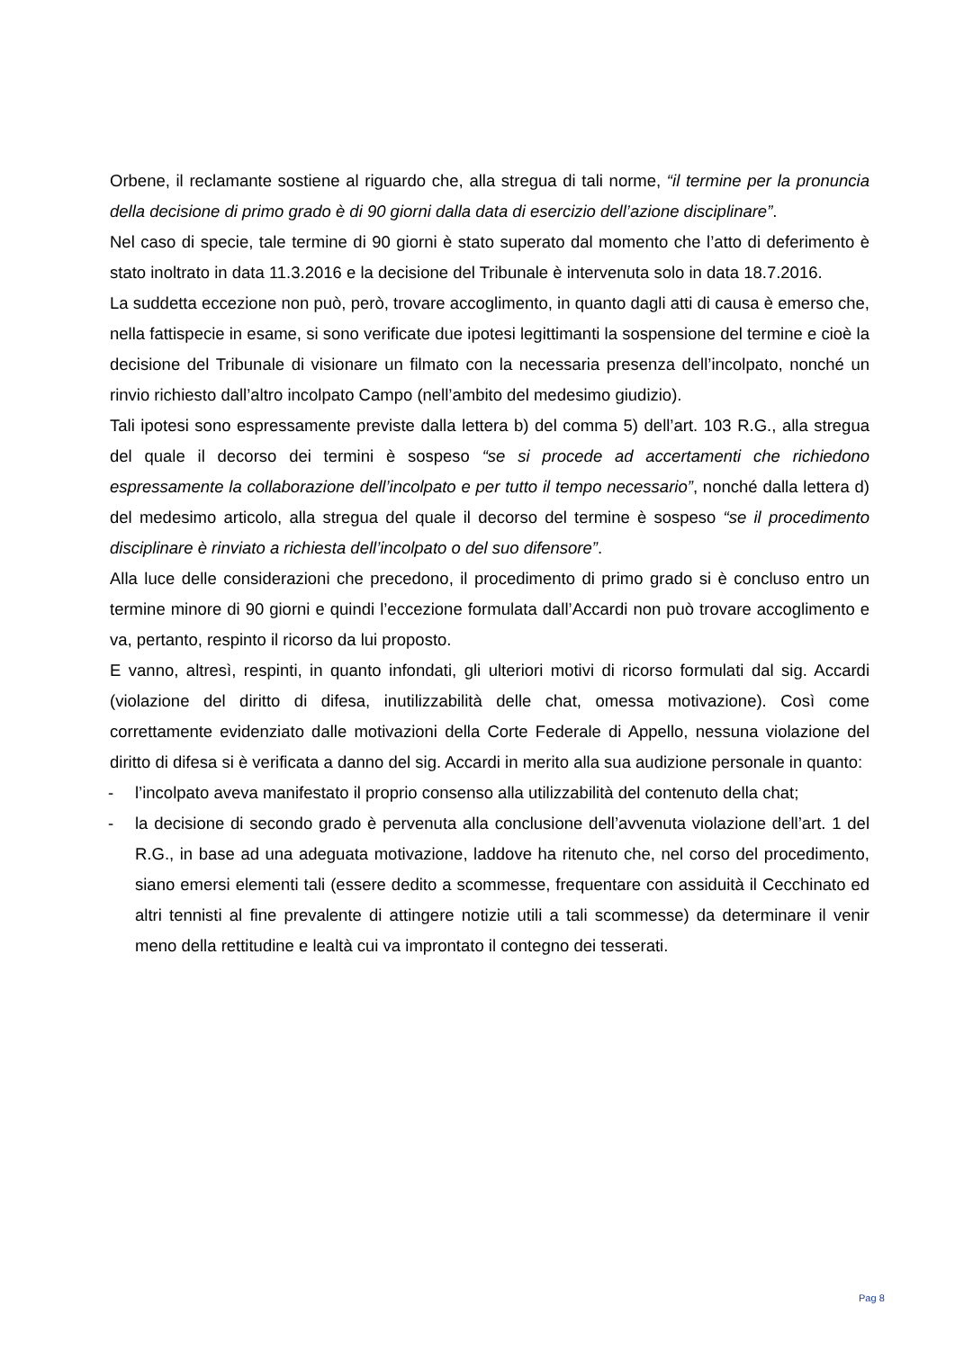Orbene, il reclamante sostiene al riguardo che, alla stregua di tali norme, “il termine per la pronuncia della decisione di primo grado è di 90 giorni dalla data di esercizio dell’azione disciplinare”.
Nel caso di specie, tale termine di 90 giorni è stato superato dal momento che l’atto di deferimento è stato inoltrato in data 11.3.2016 e la decisione del Tribunale è intervenuta solo in data 18.7.2016.
La suddetta eccezione non può, però, trovare accoglimento, in quanto dagli atti di causa è emerso che, nella fattispecie in esame, si sono verificate due ipotesi legittimanti la sospensione del termine e cioè la decisione del Tribunale di visionare un filmato con la necessaria presenza dell’incolpato, nonché un rinvio richiesto dall’altro incolpato Campo (nell’ambito del medesimo giudizio).
Tali ipotesi sono espressamente previste dalla lettera b) del comma 5) dell’art. 103 R.G., alla stregua del quale il decorso dei termini è sospeso “se si procede ad accertamenti che richiedono espressamente la collaborazione dell’incolpato e per tutto il tempo necessario”, nonché dalla lettera d) del medesimo articolo, alla stregua del quale il decorso del termine è sospeso “se il procedimento disciplinare è rinviato a richiesta dell’incolpato o del suo difensore”.
Alla luce delle considerazioni che precedono, il procedimento di primo grado si è concluso entro un termine minore di 90 giorni e quindi l’eccezione formulata dall’Accardi non può trovare accoglimento e va, pertanto, respinto il ricorso da lui proposto.
E vanno, altresì, respinti, in quanto infondati, gli ulteriori motivi di ricorso formulati dal sig. Accardi (violazione del diritto di difesa, inutilizzabilità delle chat, omessa motivazione). Così come correttamente evidenziato dalle motivazioni della Corte Federale di Appello, nessuna violazione del diritto di difesa si è verificata a danno del sig. Accardi in merito alla sua audizione personale in quanto:
- l’incolpato aveva manifestato il proprio consenso alla utilizzabilità del contenuto della chat;
- la decisione di secondo grado è pervenuta alla conclusione dell’avvenuta violazione dell’art. 1 del R.G., in base ad una adeguata motivazione, laddove ha ritenuto che, nel corso del procedimento, siano emersi elementi tali (essere dedito a scommesse, frequentare con assiduità il Cecchinato ed altri tennisti al fine prevalente di attingere notizie utili a tali scommesse) da determinare il venir meno della rettitudine e lealtà cui va improntato il contegno dei tesserati.
Pag 8